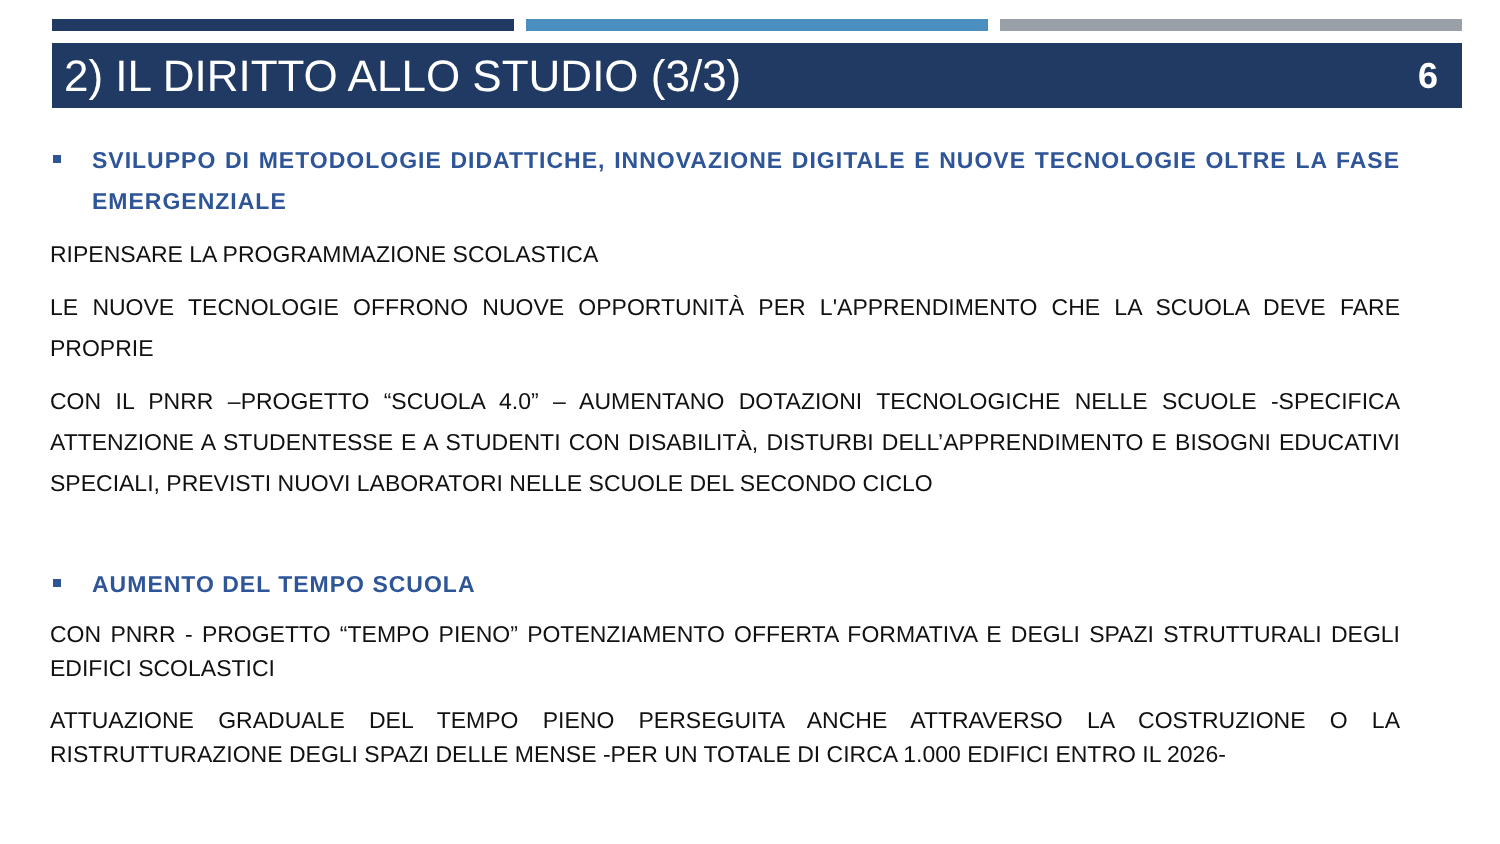2) IL DIRITTO ALLO STUDIO (3/3)
6
SVILUPPO DI METODOLOGIE DIDATTICHE, INNOVAZIONE DIGITALE E NUOVE TECNOLOGIE OLTRE LA FASE EMERGENZIALE
RIPENSARE LA PROGRAMMAZIONE SCOLASTICA
LE NUOVE TECNOLOGIE OFFRONO NUOVE OPPORTUNITÀ PER L'APPRENDIMENTO CHE LA SCUOLA DEVE FARE PROPRIE
CON IL PNRR –PROGETTO “SCUOLA 4.0” – AUMENTANO DOTAZIONI TECNOLOGICHE NELLE SCUOLE -SPECIFICA ATTENZIONE A STUDENTESSE E A STUDENTI CON DISABILITÀ, DISTURBI DELL’APPRENDIMENTO E BISOGNI EDUCATIVI SPECIALI, PREVISTI NUOVI LABORATORI NELLE SCUOLE DEL SECONDO CICLO
AUMENTO DEL TEMPO SCUOLA
CON PNRR - PROGETTO “TEMPO PIENO” POTENZIAMENTO OFFERTA FORMATIVA E DEGLI SPAZI STRUTTURALI DEGLI EDIFICI SCOLASTICI
ATTUAZIONE GRADUALE DEL TEMPO PIENO PERSEGUITA ANCHE ATTRAVERSO LA COSTRUZIONE O LA RISTRUTTURAZIONE DEGLI SPAZI DELLE MENSE -PER UN TOTALE DI CIRCA 1.000 EDIFICI ENTRO IL 2026-